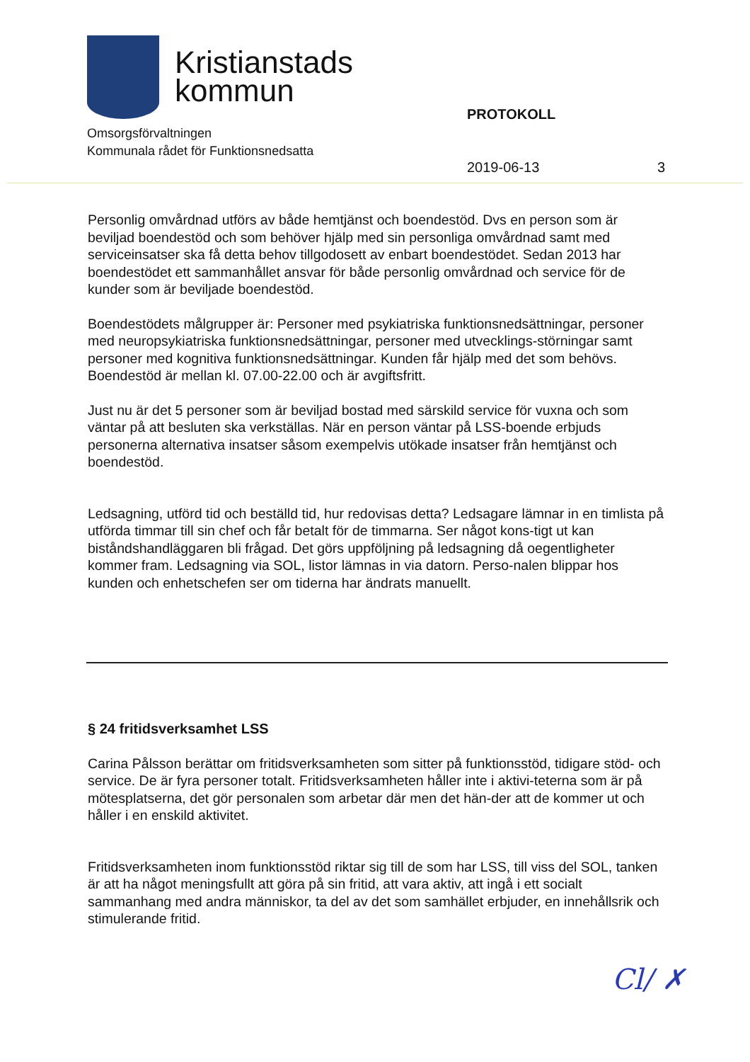Kristianstads
kommun
Omsorgsförvaltningen
Kommunala rådet för Funktionsnedsatta
PROTOKOLL
2019-06-13 3
Personlig omvårdnad utförs av både hemtjänst och boendestöd. Dvs en person som är beviljad boendestöd och som behöver hjälp med sin personliga omvårdnad samt med serviceinsatser ska få detta behov tillgodosett av enbart boendestödet. Sedan 2013 har boendestödet ett sammanhållet ansvar för både personlig omvårdnad och service för de kunder som är beviljade boendestöd.
Boendestödets målgrupper är: Personer med psykiatriska funktionsnedsättningar, personer med neuropsykiatriska funktionsnedsättningar, personer med utvecklings-störningar samt personer med kognitiva funktionsnedsättningar. Kunden får hjälp med det som behövs. Boendestöd är mellan kl. 07.00-22.00 och är avgiftsfritt.
Just nu är det 5 personer som är beviljad bostad med särskild service för vuxna och som väntar på att besluten ska verkställas. När en person väntar på LSS-boende erbjuds personerna alternativa insatser såsom exempelvis utökade insatser från hemtjänst och boendestöd.
Ledsagning, utförd tid och beställd tid, hur redovisas detta? Ledsagare lämnar in en timlista på utförda timmar till sin chef och får betalt för de timmarna. Ser något kons-tigt ut kan biståndshandläggaren bli frågad. Det görs uppföljning på ledsagning då oegentligheter kommer fram. Ledsagning via SOL, listor lämnas in via datorn. Perso-nalen blippar hos kunden och enhetschefen ser om tiderna har ändrats manuellt.
§ 24 fritidsverksamhet LSS
Carina Pålsson berättar om fritidsverksamheten som sitter på funktionsstöd, tidigare stöd- och service. De är fyra personer totalt. Fritidsverksamheten håller inte i aktivi-teterna som är på mötesplatserna, det gör personalen som arbetar där men det hän-der att de kommer ut och håller i en enskild aktivitet.
Fritidsverksamheten inom funktionsstöd riktar sig till de som har LSS, till viss del SOL, tanken är att ha något meningsfullt att göra på sin fritid, att vara aktiv, att ingå i ett socialt sammanhang med andra människor, ta del av det som samhället erbjuder, en innehållsrik och stimulerande fritid.
Cl/ ✗